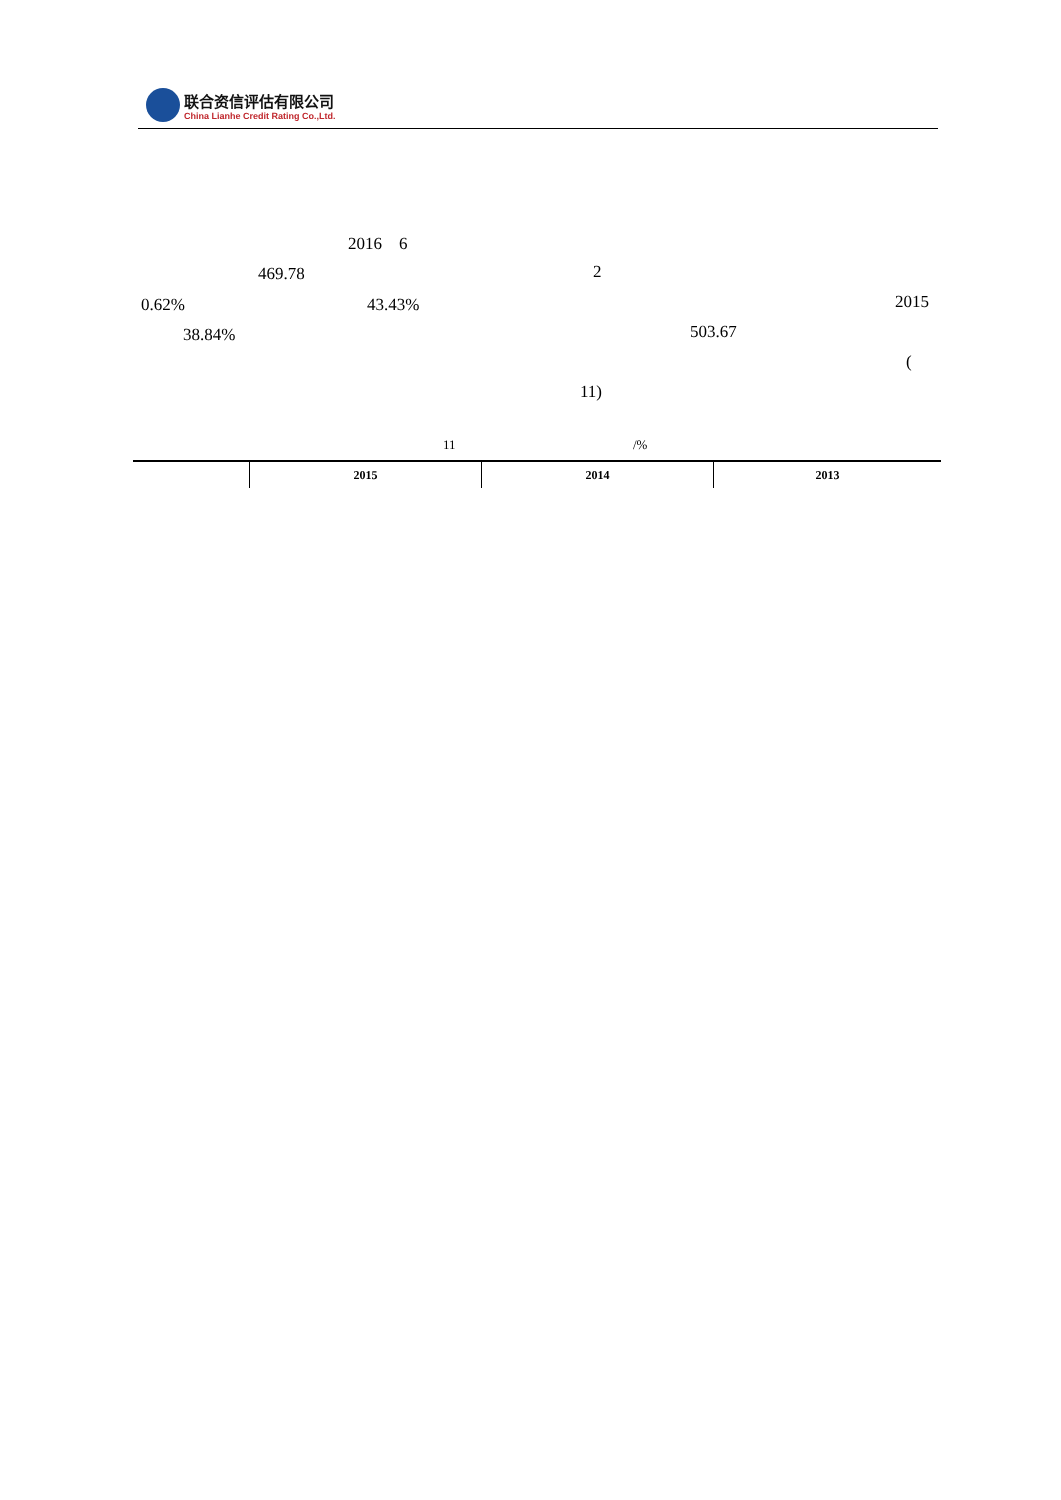联合资信评估有限公司
China Lianhe Credit Rating Co.,Ltd.
2016 6
469.78 2
0.62% 43.43% 2015
38.84% 503.67
(
11)
11 /%
| | 2015 | 2014 | 2013 |
| --- | --- | --- | --- |